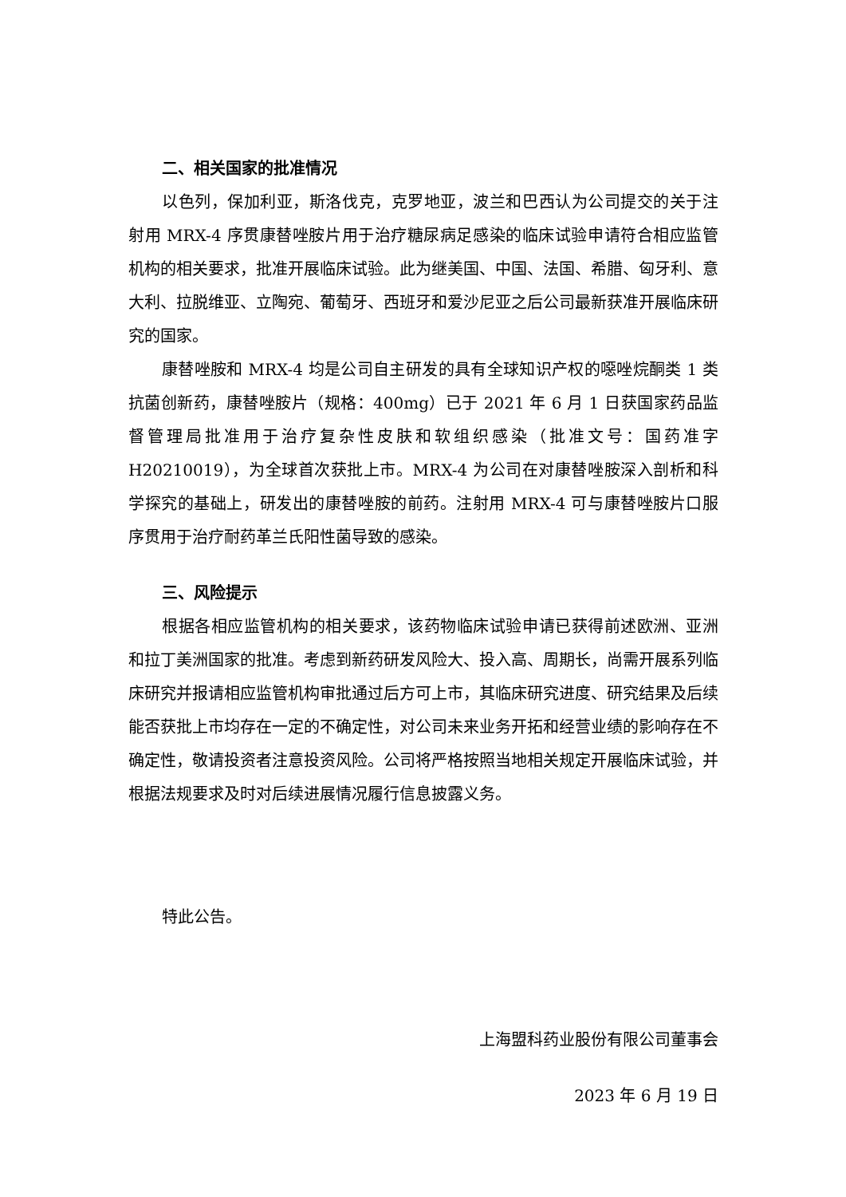二、相关国家的批准情况
以色列，保加利亚，斯洛伐克，克罗地亚，波兰和巴西认为公司提交的关于注射用 MRX-4 序贯康替唑胺片用于治疗糖尿病足感染的临床试验申请符合相应监管机构的相关要求，批准开展临床试验。此为继美国、中国、法国、希腊、匈牙利、意大利、拉脱维亚、立陶宛、葡萄牙、西班牙和爱沙尼亚之后公司最新获准开展临床研究的国家。
康替唑胺和 MRX-4 均是公司自主研发的具有全球知识产权的噁唑烷酮类 1 类抗菌创新药，康替唑胺片（规格：400mg）已于 2021 年 6 月 1 日获国家药品监督管理局批准用于治疗复杂性皮肤和软组织感染（批准文号：国药准字H20210019），为全球首次获批上市。MRX-4 为公司在对康替唑胺深入剖析和科学探究的基础上，研发出的康替唑胺的前药。注射用 MRX-4 可与康替唑胺片口服序贯用于治疗耐药革兰氏阳性菌导致的感染。
三、风险提示
根据各相应监管机构的相关要求，该药物临床试验申请已获得前述欧洲、亚洲和拉丁美洲国家的批准。考虑到新药研发风险大、投入高、周期长，尚需开展系列临床研究并报请相应监管机构审批通过后方可上市，其临床研究进度、研究结果及后续能否获批上市均存在一定的不确定性，对公司未来业务开拓和经营业绩的影响存在不确定性，敬请投资者注意投资风险。公司将严格按照当地相关规定开展临床试验，并根据法规要求及时对后续进展情况履行信息披露义务。
特此公告。
上海盟科药业股份有限公司董事会
2023 年 6 月 19 日